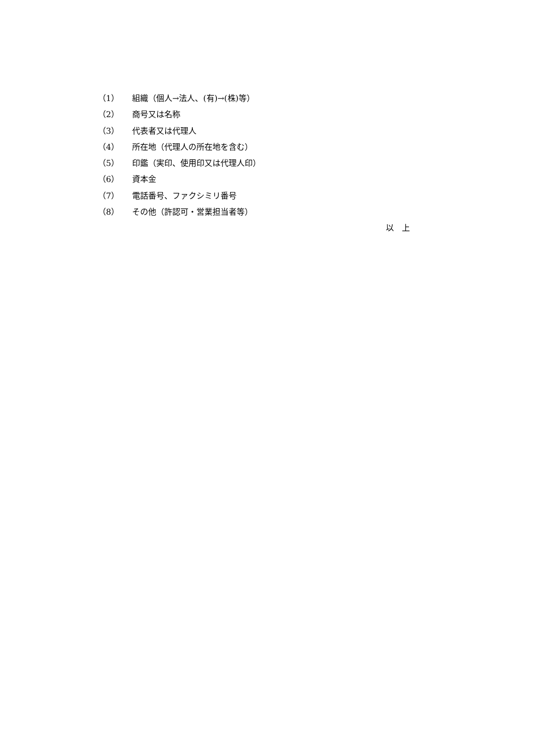（1） 組織（個人→法人、(有)→(株)等）
（2） 商号又は名称
（3） 代表者又は代理人
（4） 所在地（代理人の所在地を含む）
（5） 印鑑（実印、使用印又は代理人印）
（6） 資本金
（7） 電話番号、ファクシミリ番号
（8） その他（許認可・営業担当者等）
以　上